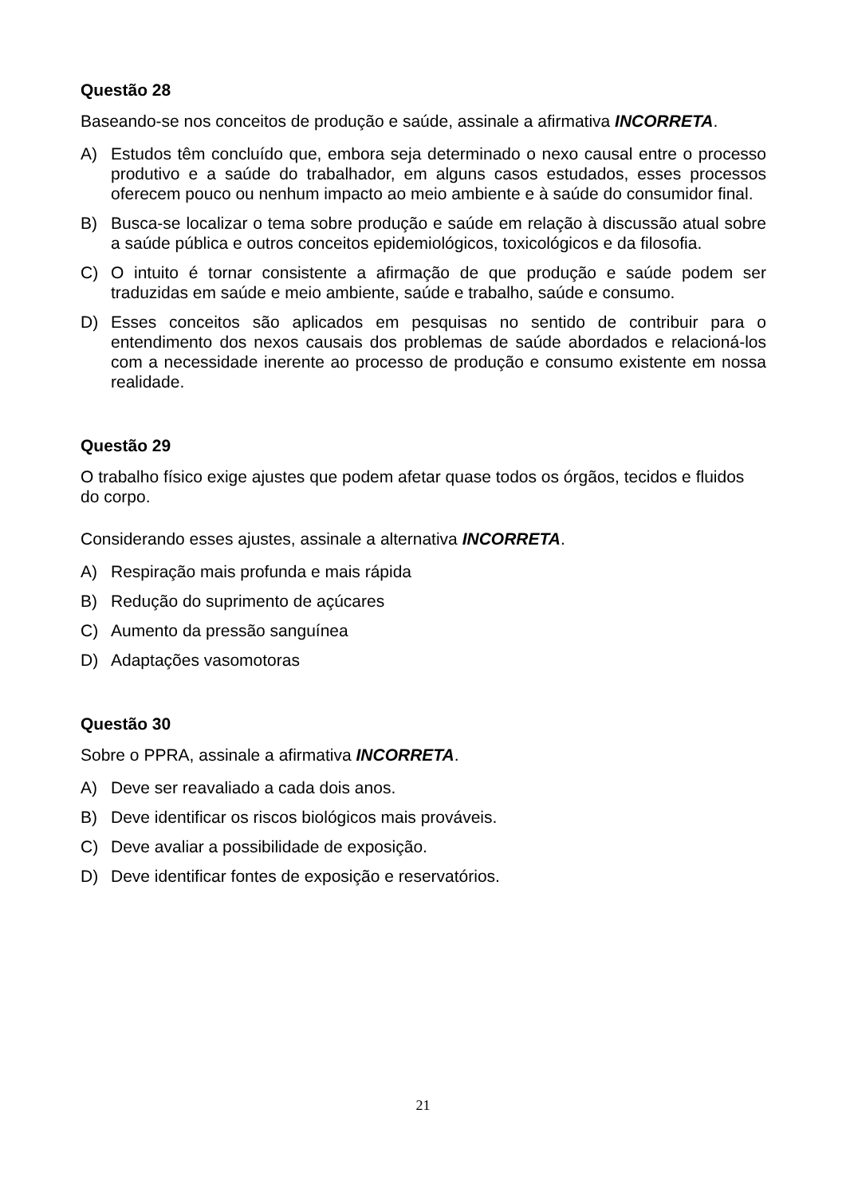Questão 28
Baseando-se nos conceitos de produção e saúde, assinale a afirmativa INCORRETA.
A) Estudos têm concluído que, embora seja determinado o nexo causal entre o processo produtivo e a saúde do trabalhador, em alguns casos estudados, esses processos oferecem pouco ou nenhum impacto ao meio ambiente e à saúde do consumidor final.
B) Busca-se localizar o tema sobre produção e saúde em relação à discussão atual sobre a saúde pública e outros conceitos epidemiológicos, toxicológicos e da filosofia.
C) O intuito é tornar consistente a afirmação de que produção e saúde podem ser traduzidas em saúde e meio ambiente, saúde e trabalho, saúde e consumo.
D) Esses conceitos são aplicados em pesquisas no sentido de contribuir para o entendimento dos nexos causais dos problemas de saúde abordados e relacioná-los com a necessidade inerente ao processo de produção e consumo existente em nossa realidade.
Questão 29
O trabalho físico exige ajustes que podem afetar quase todos os órgãos, tecidos e fluidos do corpo.
Considerando esses ajustes, assinale a alternativa INCORRETA.
A) Respiração mais profunda e mais rápida
B) Redução do suprimento de açúcares
C) Aumento da pressão sanguínea
D) Adaptações vasomotoras
Questão 30
Sobre o PPRA, assinale a afirmativa INCORRETA.
A) Deve ser reavaliado a cada dois anos.
B) Deve identificar os riscos biológicos mais prováveis.
C) Deve avaliar a possibilidade de exposição.
D) Deve identificar fontes de exposição e reservatórios.
21